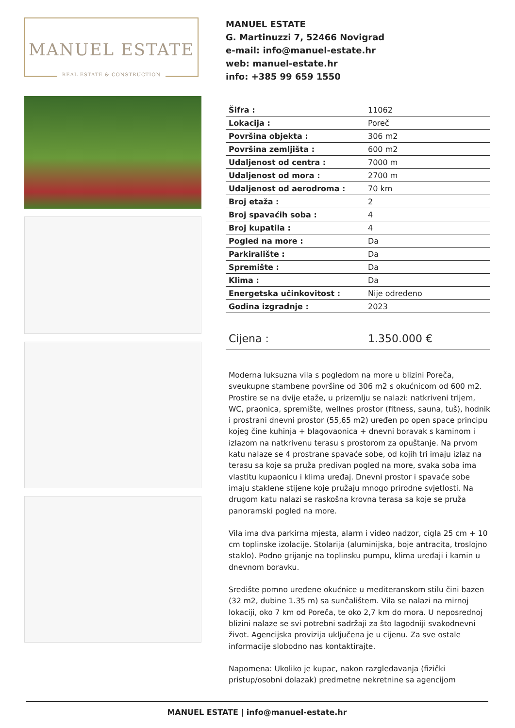MANUEL ESTATE
REAL ESTATE & CONSTRUCTION
MANUEL ESTATE
G. Martinuzzi 7, 52466 Novigrad
e-mail: info@manuel-estate.hr
web: manuel-estate.hr
info: +385 99 659 1550
| Šifra : | 11062 |
| Lokacija : | Poreč |
| Površina objekta : | 306 m2 |
| Površina zemljišta : | 600 m2 |
| Udaljenost od centra : | 7000 m |
| Udaljenost od mora : | 2700 m |
| Udaljenost od aerodroma : | 70 km |
| Broj etaža : | 2 |
| Broj spavaćih soba : | 4 |
| Broj kupatila : | 4 |
| Pogled na more : | Da |
| Parkiralište : | Da |
| Spremište : | Da |
| Klima : | Da |
| Energetska učinkovitost : | Nije određeno |
| Godina izgradnje : | 2023 |
| Cijena : | 1.350.000 € |
Moderna luksuzna vila s pogledom na more u blizini Poreča, sveukupne stambene površine od 306 m2 s okućnicom od 600 m2. Prostire se na dvije etaže, u prizemlju se nalazi: natkriveni trijem, WC, praonica, spremište, wellnes prostor (fitness, sauna, tuš), hodnik i prostrani dnevni prostor (55,65 m2) uređen po open space principu kojeg čine kuhinja + blagovaonica + dnevni boravak s kaminom i izlazom na natkrivenu terasu s prostorom za opuštanje. Na prvom katu nalaze se 4 prostrane spavaće sobe, od kojih tri imaju izlaz na terasu sa koje sa pruža predivan pogled na more, svaka soba ima vlastitu kupaonicu i klima uređaj. Dnevni prostor i spavaće sobe imaju staklene stijene koje pružaju mnogo prirodne svjetlosti. Na drugom katu nalazi se raskošna krovna terasa sa koje se pruža panoramski pogled na more.
Vila ima dva parkirna mjesta, alarm i video nadzor, cigla 25 cm + 10 cm toplinske izolacije. Stolarija (aluminijska, boje antracita, troslojno staklo). Podno grijanje na toplinsku pumpu, klima uređaji i kamin u dnevnom boravku.
Središte pomno uređene okućnice u mediteranskom stilu čini bazen (32 m2, dubine 1.35 m) sa sunčalištem. Vila se nalazi na mirnoj lokaciji, oko 7 km od Poreča, te oko 2,7 km do mora. U neposrednoj blizini nalaze se svi potrebni sadržaji za što lagodniji svakodnevni život. Agencijska provizija uključena je u cijenu. Za sve ostale informacije slobodno nas kontaktirajte.
Napomena: Ukoliko je kupac, nakon razgledavanja (fizički pristup/osobni dolazak) predmetne nekretnine sa agencijom
MANUEL ESTATE | info@manuel-estate.hr